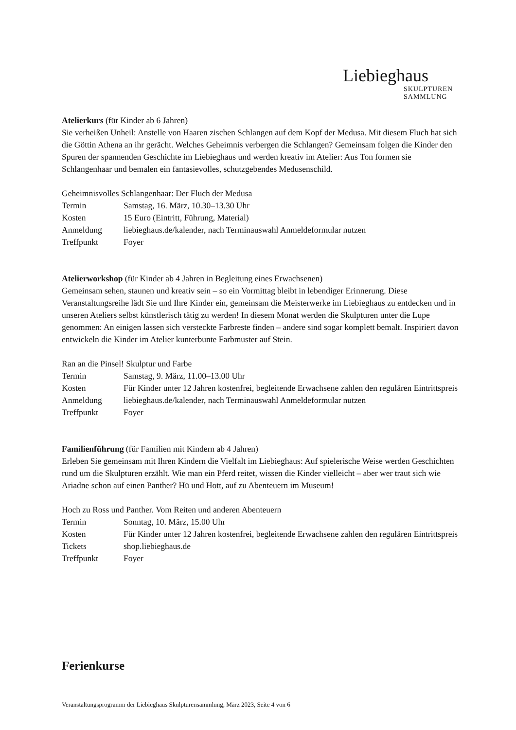Liebieghaus
SKULPTUREN
SAMMLUNG
Atelierkurs (für Kinder ab 6 Jahren)
Sie verheißen Unheil: Anstelle von Haaren zischen Schlangen auf dem Kopf der Medusa. Mit diesem Fluch hat sich die Göttin Athena an ihr gerächt. Welches Geheimnis verbergen die Schlangen? Gemeinsam folgen die Kinder den Spuren der spannenden Geschichte im Liebieghaus und werden kreativ im Atelier: Aus Ton formen sie Schlangenhaar und bemalen ein fantasievolles, schutzgebendes Medusenschild.
Geheimnisvolles Schlangenhaar: Der Fluch der Medusa
| Termin | Samstag, 16. März, 10.30–13.30 Uhr |
| Kosten | 15 Euro (Eintritt, Führung, Material) |
| Anmeldung | liebieghaus.de/kalender, nach Terminauswahl Anmeldeformular nutzen |
| Treffpunkt | Foyer |
Atelierworkshop (für Kinder ab 4 Jahren in Begleitung eines Erwachsenen)
Gemeinsam sehen, staunen und kreativ sein – so ein Vormittag bleibt in lebendiger Erinnerung. Diese Veranstaltungsreihe lädt Sie und Ihre Kinder ein, gemeinsam die Meisterwerke im Liebieghaus zu entdecken und in unseren Ateliers selbst künstlerisch tätig zu werden! In diesem Monat werden die Skulpturen unter die Lupe genommen: An einigen lassen sich versteckte Farbreste finden – andere sind sogar komplett bemalt. Inspiriert davon entwickeln die Kinder im Atelier kunterbunte Farbmuster auf Stein.
Ran an die Pinsel! Skulptur und Farbe
| Termin | Samstag, 9. März, 11.00–13.00 Uhr |
| Kosten | Für Kinder unter 12 Jahren kostenfrei, begleitende Erwachsene zahlen den regulären Eintrittspreis |
| Anmeldung | liebieghaus.de/kalender, nach Terminauswahl Anmeldeformular nutzen |
| Treffpunkt | Foyer |
Familienführung (für Familien mit Kindern ab 4 Jahren)
Erleben Sie gemeinsam mit Ihren Kindern die Vielfalt im Liebieghaus: Auf spielerische Weise werden Geschichten rund um die Skulpturen erzählt. Wie man ein Pferd reitet, wissen die Kinder vielleicht – aber wer traut sich wie Ariadne schon auf einen Panther? Hü und Hott, auf zu Abenteuern im Museum!
Hoch zu Ross und Panther. Vom Reiten und anderen Abenteuern
| Termin | Sonntag, 10. März, 15.00 Uhr |
| Kosten | Für Kinder unter 12 Jahren kostenfrei, begleitende Erwachsene zahlen den regulären Eintrittspreis |
| Tickets | shop.liebieghaus.de |
| Treffpunkt | Foyer |
Ferienkurse
Veranstaltungsprogramm der Liebieghaus Skulpturensammlung, März 2023, Seite 4 von 6